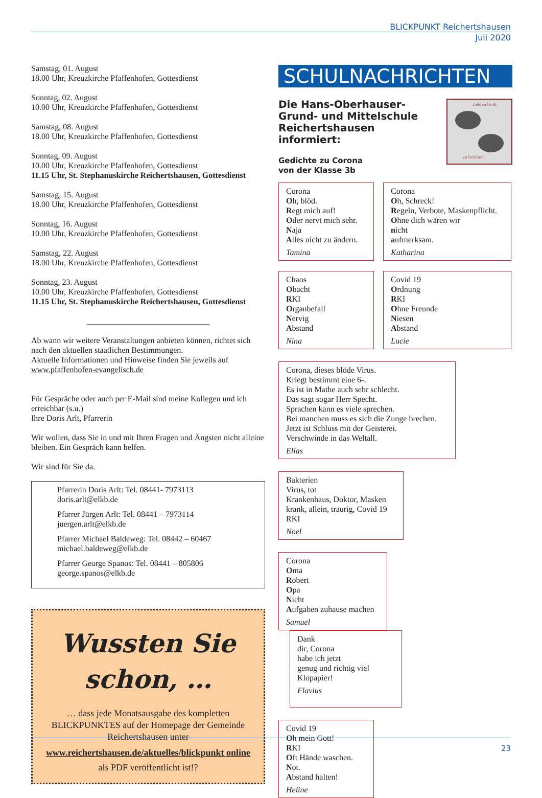BLICKPUNKT Reichertshausen
Juli 2020
Samstag, 01. August
18.00 Uhr, Kreuzkirche Pfaffenhofen, Gottesdienst
Sonntag, 02. August
10.00 Uhr, Kreuzkirche Pfaffenhofen, Gottesdienst
Samstag, 08. August
18.00 Uhr, Kreuzkirche Pfaffenhofen, Gottesdienst
Sonntag, 09. August
10.00 Uhr, Kreuzkirche Pfaffenhofen, Gottesdienst
11.15 Uhr, St. Stephanuskirche Reichertshausen, Gottesdienst
Samstag, 15. August
18.00 Uhr, Kreuzkirche Pfaffenhofen, Gottesdienst
Sonntag, 16. August
10.00 Uhr, Kreuzkirche Pfaffenhofen, Gottesdienst
Samstag, 22. August
18.00 Uhr, Kreuzkirche Pfaffenhofen, Gottesdienst
Sonntag, 23. August
10.00 Uhr, Kreuzkirche Pfaffenhofen, Gottesdienst
11.15 Uhr, St. Stephanuskirche Reichertshausen, Gottesdienst
______________________________
Ab wann wir weitere Veranstaltungen anbieten können, richtet sich nach den aktuellen staatlichen Bestimmungen.
Aktuelle Informationen und Hinweise finden Sie jeweils auf www.pfaffenhofen-evangelisch.de
Für Gespräche oder auch per E-Mail sind meine Kollegen und ich erreichbar (s.u.)
Ihre Doris Arlt, Pfarrerin
Wir wollen, dass Sie in und mit Ihren Fragen und Ängsten nicht alleine bleiben. Ein Gespräch kann helfen.
Wir sind für Sie da.
Pfarrerin Doris Arlt: Tel. 08441- 7973113
doris.arlt@elkb.de
Pfarrer Jürgen Arlt: Tel. 08441 – 7973114
juergen.arlt@elkb.de
Pfarrer Michael Baldeweg: Tel. 08442 – 60467
michael.baldeweg@elkb.de
Pfarrer George Spanos: Tel. 08441 – 805806
george.spanos@elkb.de
Wussten Sie schon, …
… dass jede Monatsausgabe des kompletten BLICKPUNKTES auf der Homepage der Gemeinde Reichertshausen unter
www.reichertshausen.de/aktuelles/blickpunkt online
als PDF veröffentlicht ist!?
SCHULNACHRICHTEN
Die Hans-Oberhauser-
Grund- und Mittelschule
Reichertshausen
informiert:
Gedichte zu Corona
von der Klasse 3b
Lehren heißt,
zu berühren.
Corona
Oh, blöd.
Regt mich auf!
Oder nervt mich sehr.
Naja
Alles nicht zu ändern. Tamina
Corona
Oh, Schreck!
Regeln, Verbote, Maskenpflicht.
Ohne dich wären wir
nicht
aufmerksam. Katharina
Chaos
Obacht
RKI
Organbefall
Nervig
Abstand Nina
Covid 19
Ordnung
RKI
Ohne Freunde
Niesen
Abstand Lucie
Corona, dieses blöde Virus.
Kriegt bestimmt eine 6-.
Es ist in Mathe auch sehr schlecht.
Das sagt sogar Herr Specht.
Sprachen kann es viele sprechen.
Bei manchen muss es sich die Zunge brechen.
Jetzt ist Schluss mit der Geisterei.
Verschwinde in das Weltall. Elias
Bakterien
Virus, tot
Krankenhaus, Doktor, Masken
krank, allein, traurig, Covid 19
RKI Noel
Corona
Oma
Robert
Opa
Nicht
Aufgaben zuhause machen Samuel
Dank
dir, Corona
habe ich jetzt
genug und richtig viel
Klopapier! Flavius
Covid 19
Oh mein Gott!
RKI
Oft Hände waschen.
Not.
Abstand halten! Heline
23